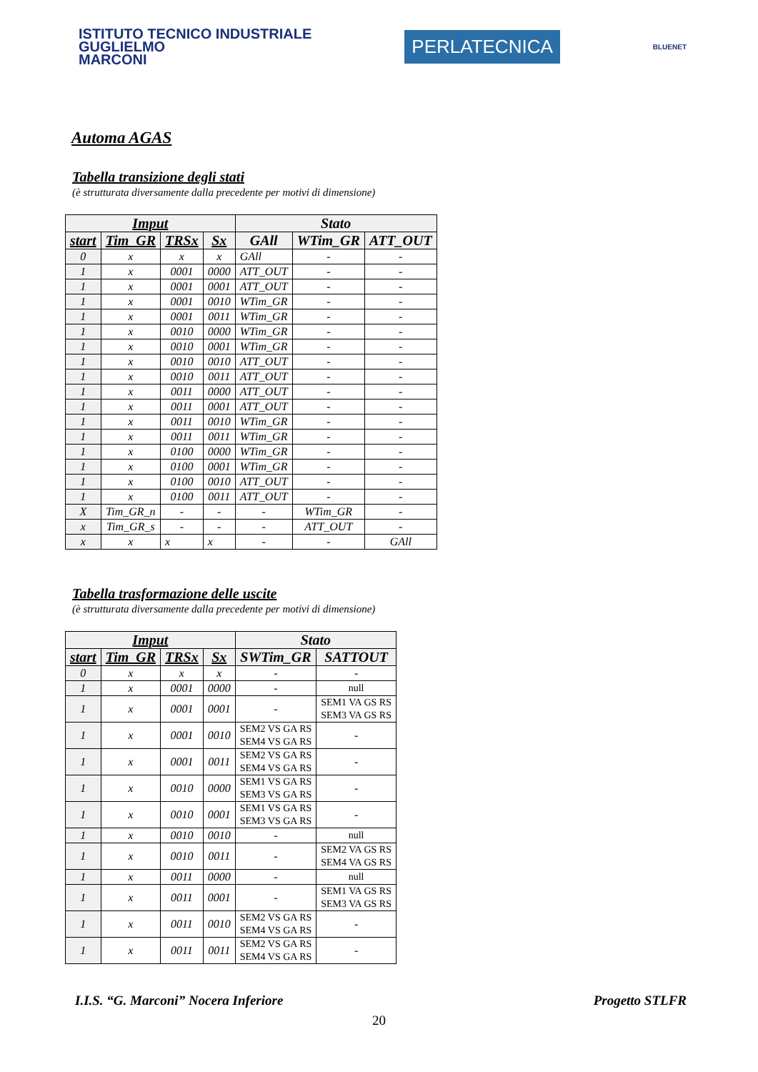ISTITUTO TECNICO INDUSTRIALE
GUGLIELMO
MARCONI
PERLATECNICA
BLUENET
Automa AGAS
Tabella transizione degli stati
(è strutturata diversamente dalla precedente per motivi di dimensione)
| Imput | | | | Stato | | |
| --- | --- | --- | --- | --- | --- | --- |
| start | Tim_GR | TRSx | Sx | GAll | WTim_GR | ATT_OUT |
| 0 | x | x | x | GAll | - | - |
| 1 | x | 0001 | 0000 | ATT_OUT | - | - |
| 1 | x | 0001 | 0001 | ATT_OUT | - | - |
| 1 | x | 0001 | 0010 | WTim_GR | - | - |
| 1 | x | 0001 | 0011 | WTim_GR | - | - |
| 1 | x | 0010 | 0000 | WTim_GR | - | - |
| 1 | x | 0010 | 0001 | WTim_GR | - | - |
| 1 | x | 0010 | 0010 | ATT_OUT | - | - |
| 1 | x | 0010 | 0011 | ATT_OUT | - | - |
| 1 | x | 0011 | 0000 | ATT_OUT | - | - |
| 1 | x | 0011 | 0001 | ATT_OUT | - | - |
| 1 | x | 0011 | 0010 | WTim_GR | - | - |
| 1 | x | 0011 | 0011 | WTim_GR | - | - |
| 1 | x | 0100 | 0000 | WTim_GR | - | - |
| 1 | x | 0100 | 0001 | WTim_GR | - | - |
| 1 | x | 0100 | 0010 | ATT_OUT | - | - |
| 1 | x | 0100 | 0011 | ATT_OUT | - | - |
| X | Tim_GR_n | - | - | - | WTim_GR | - |
| x | Tim_GR_s | - | - | - | ATT_OUT | - |
| x | x | x | x | - | - | GAll |
Tabella trasformazione delle uscite
(è strutturata diversamente dalla precedente per motivi di dimensione)
| Imput | | | | Stato | |
| --- | --- | --- | --- | --- | --- |
| start | Tim_GR | TRSx | Sx | SWTim_GR | SATTOUT |
| 0 | x | x | x | - | - |
| 1 | x | 0001 | 0000 | - | null |
| 1 | x | 0001 | 0001 | - | SEM1 VA GS RS SEM3 VA GS RS |
| 1 | x | 0001 | 0010 | SEM2 VS GA RS SEM4 VS GA RS | - |
| 1 | x | 0001 | 0011 | SEM2 VS GA RS SEM4 VS GA RS | - |
| 1 | x | 0010 | 0000 | SEM1 VS GA RS SEM3 VS GA RS | - |
| 1 | x | 0010 | 0001 | SEM1 VS GA RS SEM3 VS GA RS | - |
| 1 | x | 0010 | 0010 | - | null |
| 1 | x | 0010 | 0011 | - | SEM2 VA GS RS SEM4 VA GS RS |
| 1 | x | 0011 | 0000 | - | null |
| 1 | x | 0011 | 0001 | - | SEM1 VA GS RS SEM3 VA GS RS |
| 1 | x | 0011 | 0010 | SEM2 VS GA RS SEM4 VS GA RS | - |
| 1 | x | 0011 | 0011 | SEM2 VS GA RS SEM4 VS GA RS | - |
I.I.S. “G. Marconi” Nocera Inferiore Progetto STLFR
20